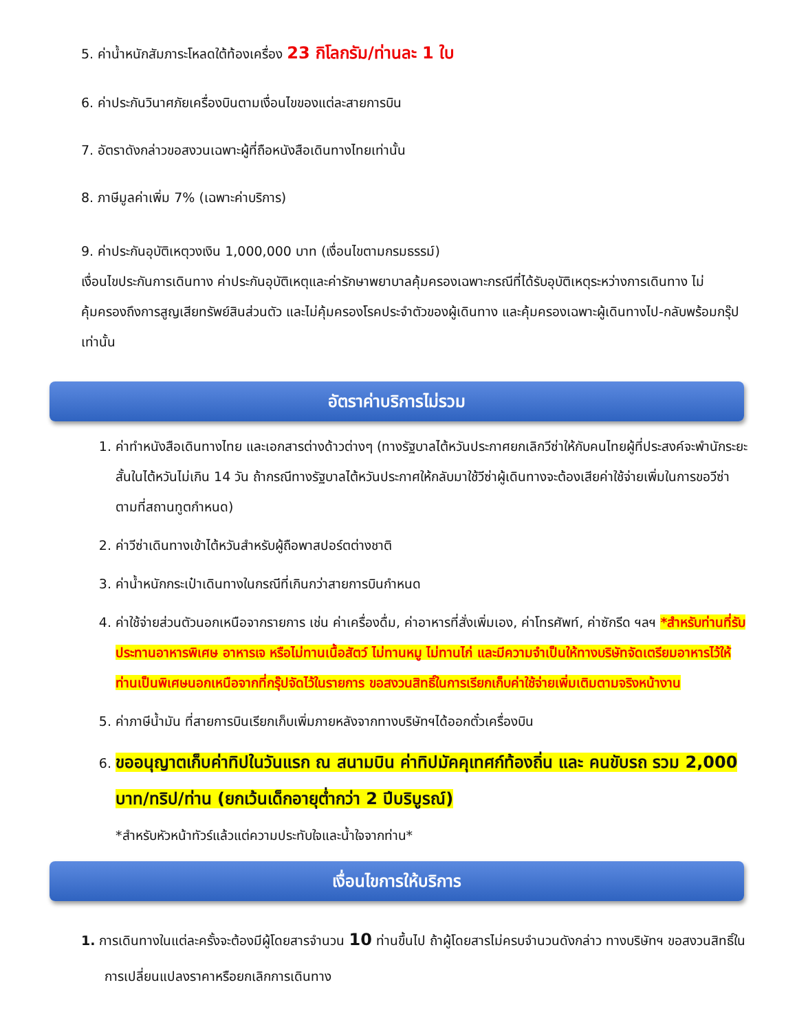5. ค่าน้ำหนักสัมภาระโหลดใต้ท้องเครื่อง 23 กิโลกรัม/ท่านละ 1 ใบ
6. ค่าประกันวินาศภัยเครื่องบินตามเงื่อนไขของแต่ละสายการบิน
7. อัตราดังกล่าวขอสงวนเฉพาะผู้ที่ถือหนังสือเดินทางไทยเท่านั้น
8. ภาษีมูลค่าเพิ่ม 7% (เฉพาะค่าบริการ)
9. ค่าประกันอุบัติเหตุวงเงิน 1,000,000 บาท (เงื่อนไขตามกรมธรรม์)
เงื่อนไขประกันการเดินทาง ค่าประกันอุบัติเหตุและค่ารักษาพยาบาลคุ้มครองเฉพาะกรณีที่ได้รับอุบัติเหตุระหว่างการเดินทาง ไม่คุ้มครองถึงการสูญเสียทรัพย์สินส่วนตัว และไม่คุ้มครองโรคประจำตัวของผู้เดินทาง และคุ้มครองเฉพาะผู้เดินทางไป-กลับพร้อมกรุ๊ป เท่านั้น
อัตราค่าบริการไม่รวม
1. ค่าทำหนังสือเดินทางไทย และเอกสารต่างด้าวต่างๆ (ทางรัฐบาลไต้หวันประกาศยกเลิกวีซ่าให้กับคนไทยผู้ที่ประสงค์จะพำนักระยะสั้นในไต้หวันไม่เกิน 14 วัน ถ้ากรณีทางรัฐบาลไต้หวันประกาศให้กลับมาใช้วีซ่าผู้เดินทางจะต้องเสียค่าใช้จ่ายเพิ่มในการขอวีซ่าตามที่สถานทูตกำหนด)
2. ค่าวีซ่าเดินทางเข้าไต้หวันสำหรับผู้ถือพาสปอร์ตต่างชาติ
3. ค่าน้ำหนักกระเป๋าเดินทางในกรณีที่เกินกว่าสายการบินกำหนด
4. ค่าใช้จ่ายส่วนตัวนอกเหนือจากรายการ เช่น ค่าเครื่องดื่ม, ค่าอาหารที่สั่งเพิ่มเอง, ค่าโทรศัพท์, ค่าซักรีด ฯลฯ *สำหรับท่านที่รับประทานอาหารพิเศษ อาหารเจ หรือไม่ทานเนื้อสัตว์ ไม่ทานหมู ไม่ทานไก่ และมีความจำเป็นให้ทางบริษัทจัดเตรียมอาหารไว้ให้ท่านเป็นพิเศษนอกเหนือจากที่กรุ๊ปจัดไว้ในรายการ ขอสงวนสิทธิ์ในการเรียกเก็บค่าใช้จ่ายเพิ่มเติมตามจริงหน้างาน
5. ค่าภาษีน้ำมัน ที่สายการบินเรียกเก็บเพิ่มภายหลังจากทางบริษัทฯได้ออกตั๋วเครื่องบิน
6. ขออนุญาตเก็บค่าทิปในวันแรก ณ สนามบิน ค่าทิปมัคคุเทศก์ท้องถิ่น และ คนขับรถ รวม 2,000 บาท/ทริป/ท่าน (ยกเว้นเด็กอายุต่ำกว่า 2 ปีบริบูรณ์)
*สำหรับหัวหน้าทัวร์แล้วแต่ความประทับใจและน้ำใจจากท่าน*
เงื่อนไขการให้บริการ
1. การเดินทางในแต่ละครั้งจะต้องมีผู้โดยสารจำนวน 10 ท่านขึ้นไป ถ้าผู้โดยสารไม่ครบจำนวนดังกล่าว ทางบริษัทฯ ขอสงวนสิทธิ์ในการเปลี่ยนแปลงราคาหรือยกเลิกการเดินทาง